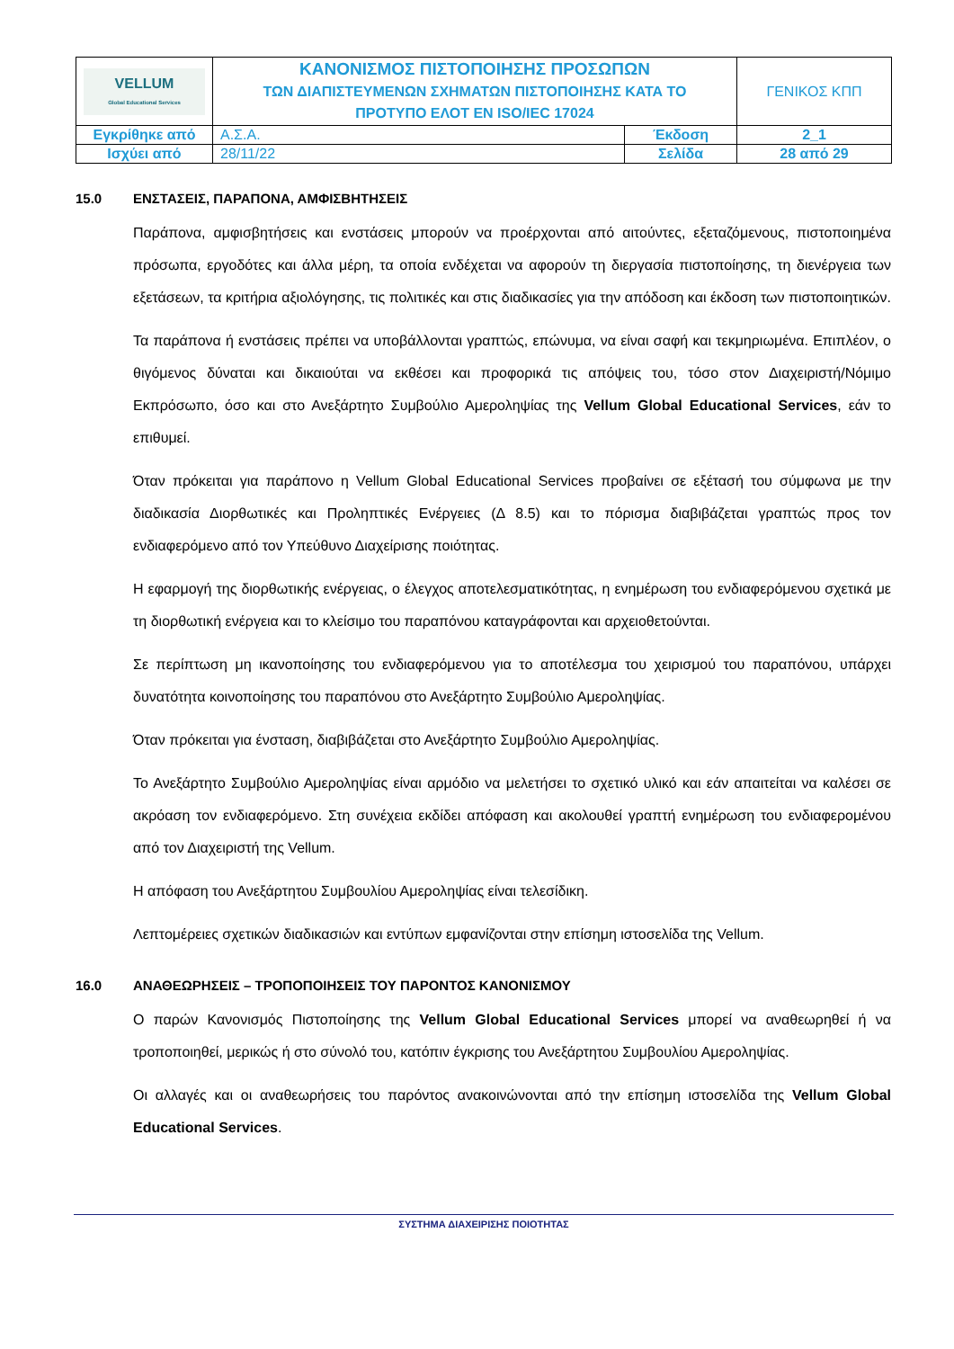| VELLUM Global Educational Services | ΚΑΝΟΝΙΣΜΟΣ ΠΙΣΤΟΠΟΙΗΣΗΣ ΠΡΟΣΩΠΩΝ ΤΩΝ ΔΙΑΠΙΣΤΕΥΜΕΝΩΝ ΣΧΗΜΑΤΩΝ ΠΙΣΤΟΠΟΙΗΣΗΣ ΚΑΤΑ ΤΟ ΠΡΟΤΥΠΟ ΕΛΟΤ ΕΝ ISO/IEC 17024 | | ΓΕΝΙΚΟΣ ΚΠΠ |
| Εγκρίθηκε από | Α.Σ.Α. | Έκδοση | 2_1 |
| Ισχύει από | 28/11/22 | Σελίδα | 28 από 29 |
15.0 ΕΝΣΤΑΣΕΙΣ, ΠΑΡΑΠΟΝΑ, ΑΜΦΙΣΒΗΤΗΣΕΙΣ
Παράπονα, αμφισβητήσεις και ενστάσεις μπορούν να προέρχονται από αιτούντες, εξεταζόμενους, πιστοποιημένα πρόσωπα, εργοδότες και άλλα μέρη, τα οποία ενδέχεται να αφορούν τη διεργασία πιστοποίησης, τη διενέργεια των εξετάσεων, τα κριτήρια αξιολόγησης, τις πολιτικές και στις διαδικασίες για την απόδοση και έκδοση των πιστοποιητικών.
Τα παράπονα ή ενστάσεις πρέπει να υποβάλλονται γραπτώς, επώνυμα, να είναι σαφή και τεκμηριωμένα. Επιπλέον, ο θιγόμενος δύναται και δικαιούται να εκθέσει και προφορικά τις απόψεις του, τόσο στον Διαχειριστή/Νόμιμο Εκπρόσωπο, όσο και στο Ανεξάρτητο Συμβούλιο Αμεροληψίας της Vellum Global Educational Services, εάν το επιθυμεί.
Όταν πρόκειται για παράπονο η Vellum Global Educational Services προβαίνει σε εξέτασή του σύμφωνα με την διαδικασία Διορθωτικές και Προληπτικές Ενέργειες (Δ 8.5) και το πόρισμα διαβιβάζεται γραπτώς προς τον ενδιαφερόμενο από τον Υπεύθυνο Διαχείρισης ποιότητας.
Η εφαρμογή της διορθωτικής ενέργειας, ο έλεγχος αποτελεσματικότητας, η ενημέρωση του ενδιαφερόμενου σχετικά με τη διορθωτική ενέργεια και το κλείσιμο του παραπόνου καταγράφονται και αρχειοθετούνται.
Σε περίπτωση μη ικανοποίησης του ενδιαφερόμενου για το αποτέλεσμα του χειρισμού του παραπόνου, υπάρχει δυνατότητα κοινοποίησης του παραπόνου στο Ανεξάρτητο Συμβούλιο Αμεροληψίας.
Όταν πρόκειται για ένσταση, διαβιβάζεται στο Ανεξάρτητο Συμβούλιο Αμεροληψίας.
Το Ανεξάρτητο Συμβούλιο Αμεροληψίας είναι αρμόδιο να μελετήσει το σχετικό υλικό και εάν απαιτείται να καλέσει σε ακρόαση τον ενδιαφερόμενο. Στη συνέχεια εκδίδει απόφαση και ακολουθεί γραπτή ενημέρωση του ενδιαφερομένου από τον Διαχειριστή της Vellum.
Η απόφαση του Ανεξάρτητου Συμβουλίου Αμεροληψίας είναι τελεσίδικη.
Λεπτομέρειες σχετικών διαδικασιών και εντύπων εμφανίζονται στην επίσημη ιστοσελίδα της Vellum.
16.0 ΑΝΑΘΕΩΡΗΣΕΙΣ – ΤΡΟΠΟΠΟΙΗΣΕΙΣ ΤΟΥ ΠΑΡΟΝΤΟΣ ΚΑΝΟΝΙΣΜΟΥ
Ο παρών Κανονισμός Πιστοποίησης της Vellum Global Educational Services μπορεί να αναθεωρηθεί ή να τροποποιηθεί, μερικώς ή στο σύνολό του, κατόπιν έγκρισης του Ανεξάρτητου Συμβουλίου Αμεροληψίας.
Οι αλλαγές και οι αναθεωρήσεις του παρόντος ανακοινώνονται από την επίσημη ιστοσελίδα της Vellum Global Educational Services.
ΣΥΣΤΗΜΑ ΔΙΑΧΕΙΡΙΣΗΣ ΠΟΙΟΤΗΤΑΣ